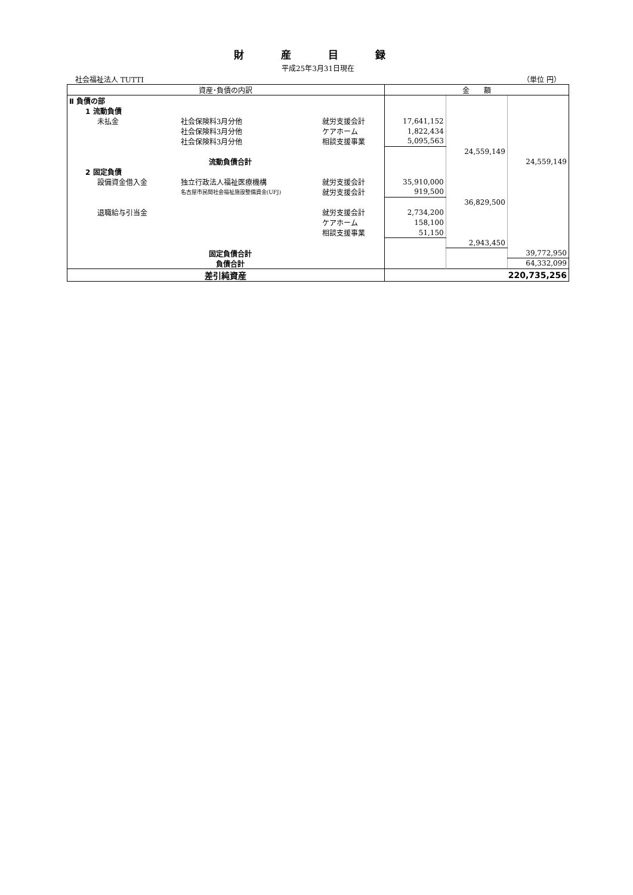財 産 目 録
平成25年3月31日現在
社会福祉法人 TUTTI （単位 円）
| 資産･負債の内訳 | | | 金 額 | | |
| --- | --- | --- | --- | --- | --- |
| Ⅱ 負債の部 | | | | | |
| 1 流動負債 | | | | | |
| 未払金 | 社会保険料3月分他 | 就労支援会計 | 17,641,152 | | |
| | 社会保険料3月分他 | ケアホーム | 1,822,434 | | |
| | 社会保険料3月分他 | 相談支援事業 | 5,095,563 | | |
| | | | | 24,559,149 | |
| | 流動負債合計 | | | | 24,559,149 |
| 2 固定負債 | | | | | |
| 設備資金借入金 | 独立行政法人福祉医療機構 | 就労支援会計 | 35,910,000 | | |
| | 名古屋市民間社会福祉施設整備資金(UFJ) | 就労支援会計 | 919,500 | | |
| | | | | 36,829,500 | |
| 退職給与引当金 | | 就労支援会計 | 2,734,200 | | |
| | | ケアホーム | 158,100 | | |
| | | 相談支援事業 | 51,150 | | |
| | | | | 2,943,450 | |
| | 固定負債合計 | | | | 39,772,950 |
| | 負債合計 | | | | 64,332,099 |
| 差引純資産 | | | 220,735,256 | | |